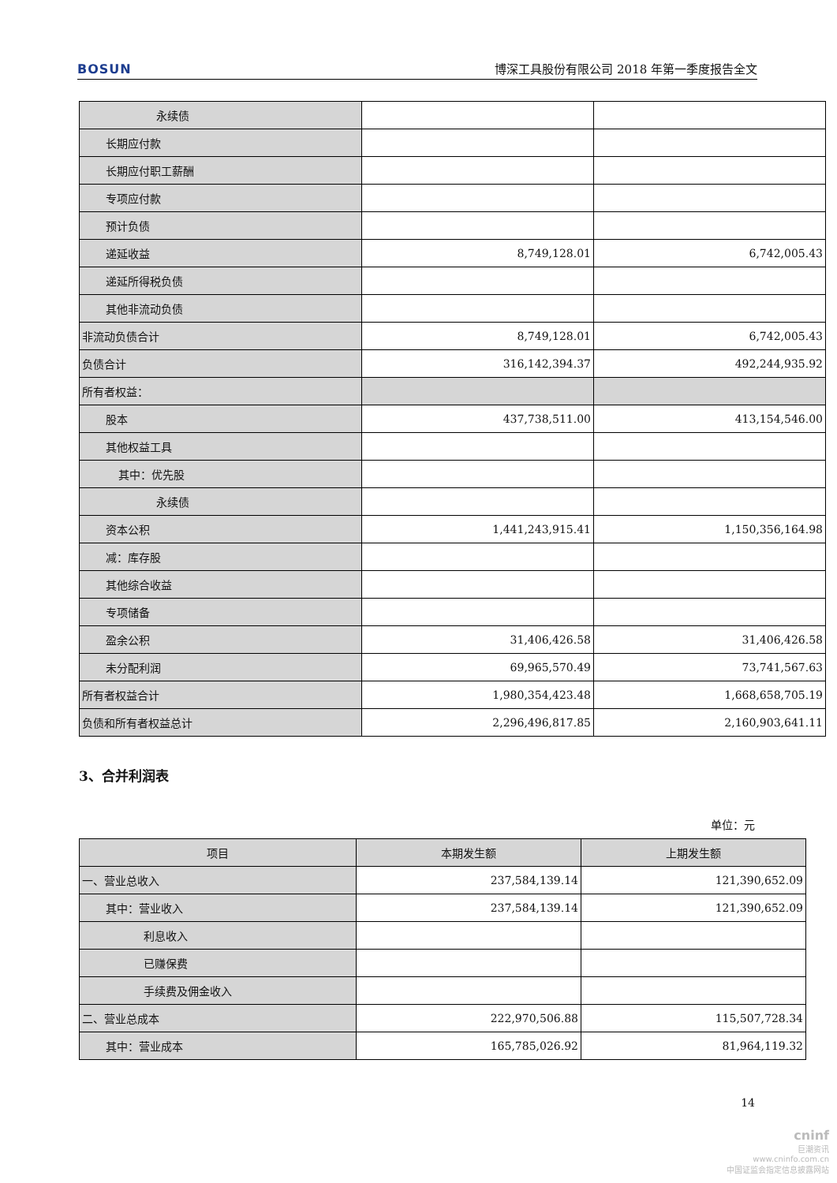BOSUN 博深工具股份有限公司 2018 年第一季度报告全文
| 永续债 | | |
| 长期应付款 | | |
| 长期应付职工薪酬 | | |
| 专项应付款 | | |
| 预计负债 | | |
| 递延收益 | 8,749,128.01 | 6,742,005.43 |
| 递延所得税负债 | | |
| 其他非流动负债 | | |
| 非流动负债合计 | 8,749,128.01 | 6,742,005.43 |
| 负债合计 | 316,142,394.37 | 492,244,935.92 |
| 所有者权益： | | |
| 股本 | 437,738,511.00 | 413,154,546.00 |
| 其他权益工具 | | |
| 其中：优先股 | | |
| 永续债 | | |
| 资本公积 | 1,441,243,915.41 | 1,150,356,164.98 |
| 减：库存股 | | |
| 其他综合收益 | | |
| 专项储备 | | |
| 盈余公积 | 31,406,426.58 | 31,406,426.58 |
| 未分配利润 | 69,965,570.49 | 73,741,567.63 |
| 所有者权益合计 | 1,980,354,423.48 | 1,668,658,705.19 |
| 负债和所有者权益总计 | 2,296,496,817.85 | 2,160,903,641.11 |
3、合并利润表
单位：元
| 项目 | 本期发生额 | 上期发生额 |
| --- | --- | --- |
| 一、营业总收入 | 237,584,139.14 | 121,390,652.09 |
| 其中：营业收入 | 237,584,139.14 | 121,390,652.09 |
| 利息收入 | | |
| 已赚保费 | | |
| 手续费及佣金收入 | | |
| 二、营业总成本 | 222,970,506.88 | 115,507,728.34 |
| 其中：营业成本 | 165,785,026.92 | 81,964,119.32 |
14
cninf
巨潮资讯
www.cninfo.com.cn
中国证监会指定信息披露网站